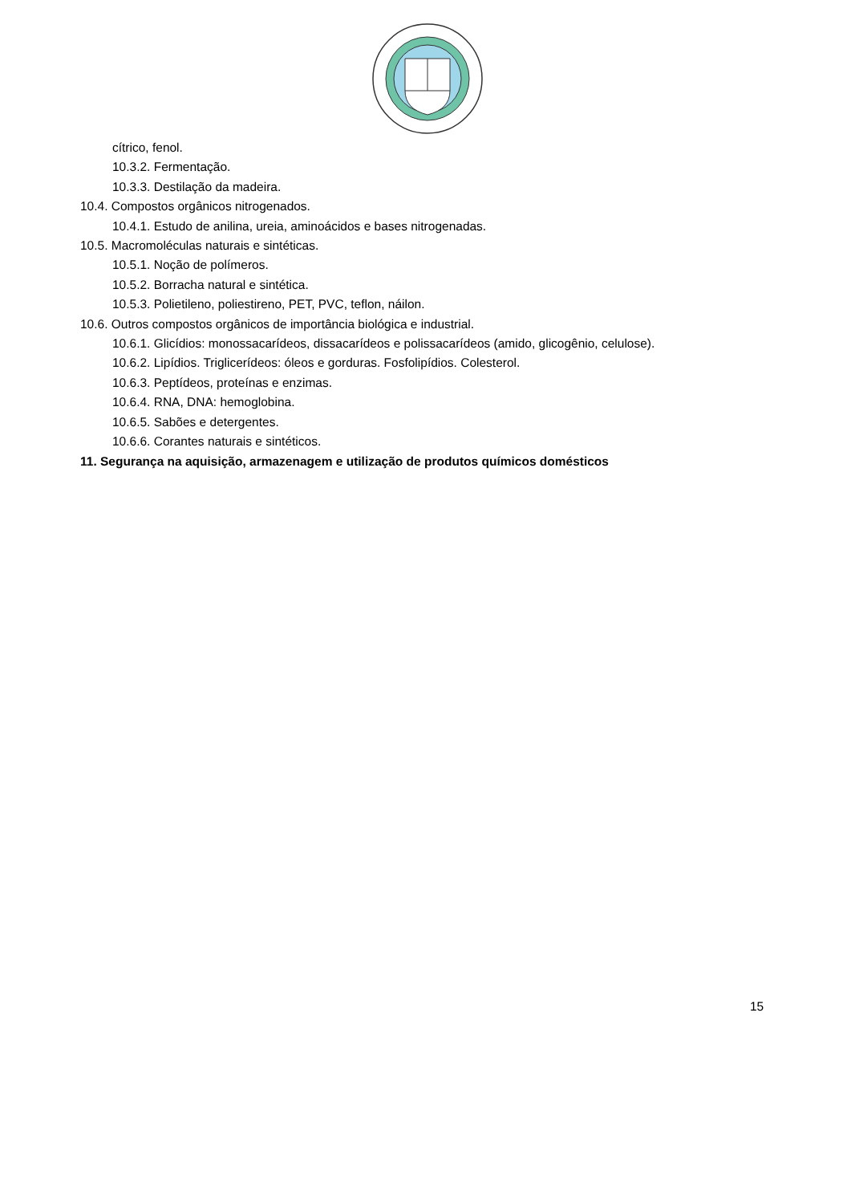cítrico, fenol.
10.3.2. Fermentação.
10.3.3. Destilação da madeira.
10.4. Compostos orgânicos nitrogenados.
10.4.1. Estudo de anilina, ureia, aminoácidos e bases nitrogenadas.
10.5. Macromoléculas naturais e sintéticas.
10.5.1. Noção de polímeros.
10.5.2. Borracha natural e sintética.
10.5.3. Polietileno, poliestireno, PET, PVC, teflon, náilon.
10.6. Outros compostos orgânicos de importância biológica e industrial.
10.6.1. Glicídios: monossacarídeos, dissacarídeos e polissacarídeos (amido, glicogênio, celulose).
10.6.2. Lipídios. Triglicerídeos: óleos e gorduras. Fosfolipídios. Colesterol.
10.6.3. Peptídeos, proteínas e enzimas.
10.6.4. RNA, DNA: hemoglobina.
10.6.5. Sabões e detergentes.
10.6.6. Corantes naturais e sintéticos.
11. Segurança na aquisição, armazenagem e utilização de produtos químicos domésticos
15